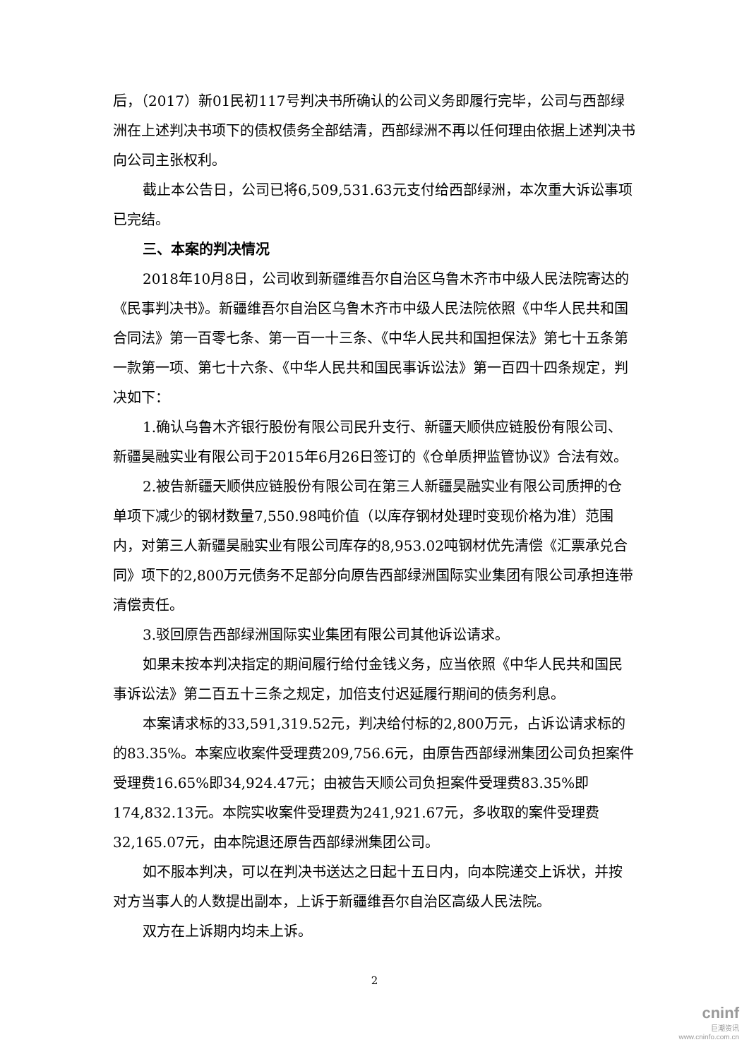后，（2017）新01民初117号判决书所确认的公司义务即履行完毕，公司与西部绿洲在上述判决书项下的债权债务全部结清，西部绿洲不再以任何理由依据上述判决书向公司主张权利。
截止本公告日，公司已将6,509,531.63元支付给西部绿洲，本次重大诉讼事项已完结。
三、本案的判决情况
2018年10月8日，公司收到新疆维吾尔自治区乌鲁木齐市中级人民法院寄达的《民事判决书》。新疆维吾尔自治区乌鲁木齐市中级人民法院依照《中华人民共和国合同法》第一百零七条、第一百一十三条、《中华人民共和国担保法》第七十五条第一款第一项、第七十六条、《中华人民共和国民事诉讼法》第一百四十四条规定，判决如下：
1.确认乌鲁木齐银行股份有限公司民升支行、新疆天顺供应链股份有限公司、新疆昊融实业有限公司于2015年6月26日签订的《仓单质押监管协议》合法有效。
2.被告新疆天顺供应链股份有限公司在第三人新疆昊融实业有限公司质押的仓单项下减少的钢材数量7,550.98吨价值（以库存钢材处理时变现价格为准）范围内，对第三人新疆昊融实业有限公司库存的8,953.02吨钢材优先清偿《汇票承兑合同》项下的2,800万元债务不足部分向原告西部绿洲国际实业集团有限公司承担连带清偿责任。
3.驳回原告西部绿洲国际实业集团有限公司其他诉讼请求。
如果未按本判决指定的期间履行给付金钱义务，应当依照《中华人民共和国民事诉讼法》第二百五十三条之规定，加倍支付迟延履行期间的债务利息。
本案请求标的33,591,319.52元，判决给付标的2,800万元，占诉讼请求标的的83.35%。本案应收案件受理费209,756.6元，由原告西部绿洲集团公司负担案件受理费16.65%即34,924.47元；由被告天顺公司负担案件受理费83.35%即174,832.13元。本院实收案件受理费为241,921.67元，多收取的案件受理费32,165.07元，由本院退还原告西部绿洲集团公司。
如不服本判决，可以在判决书送达之日起十五日内，向本院递交上诉状，并按对方当事人的人数提出副本，上诉于新疆维吾尔自治区高级人民法院。
双方在上诉期内均未上诉。
2
cninf
巨潮资讯
www.cninfo.com.cn